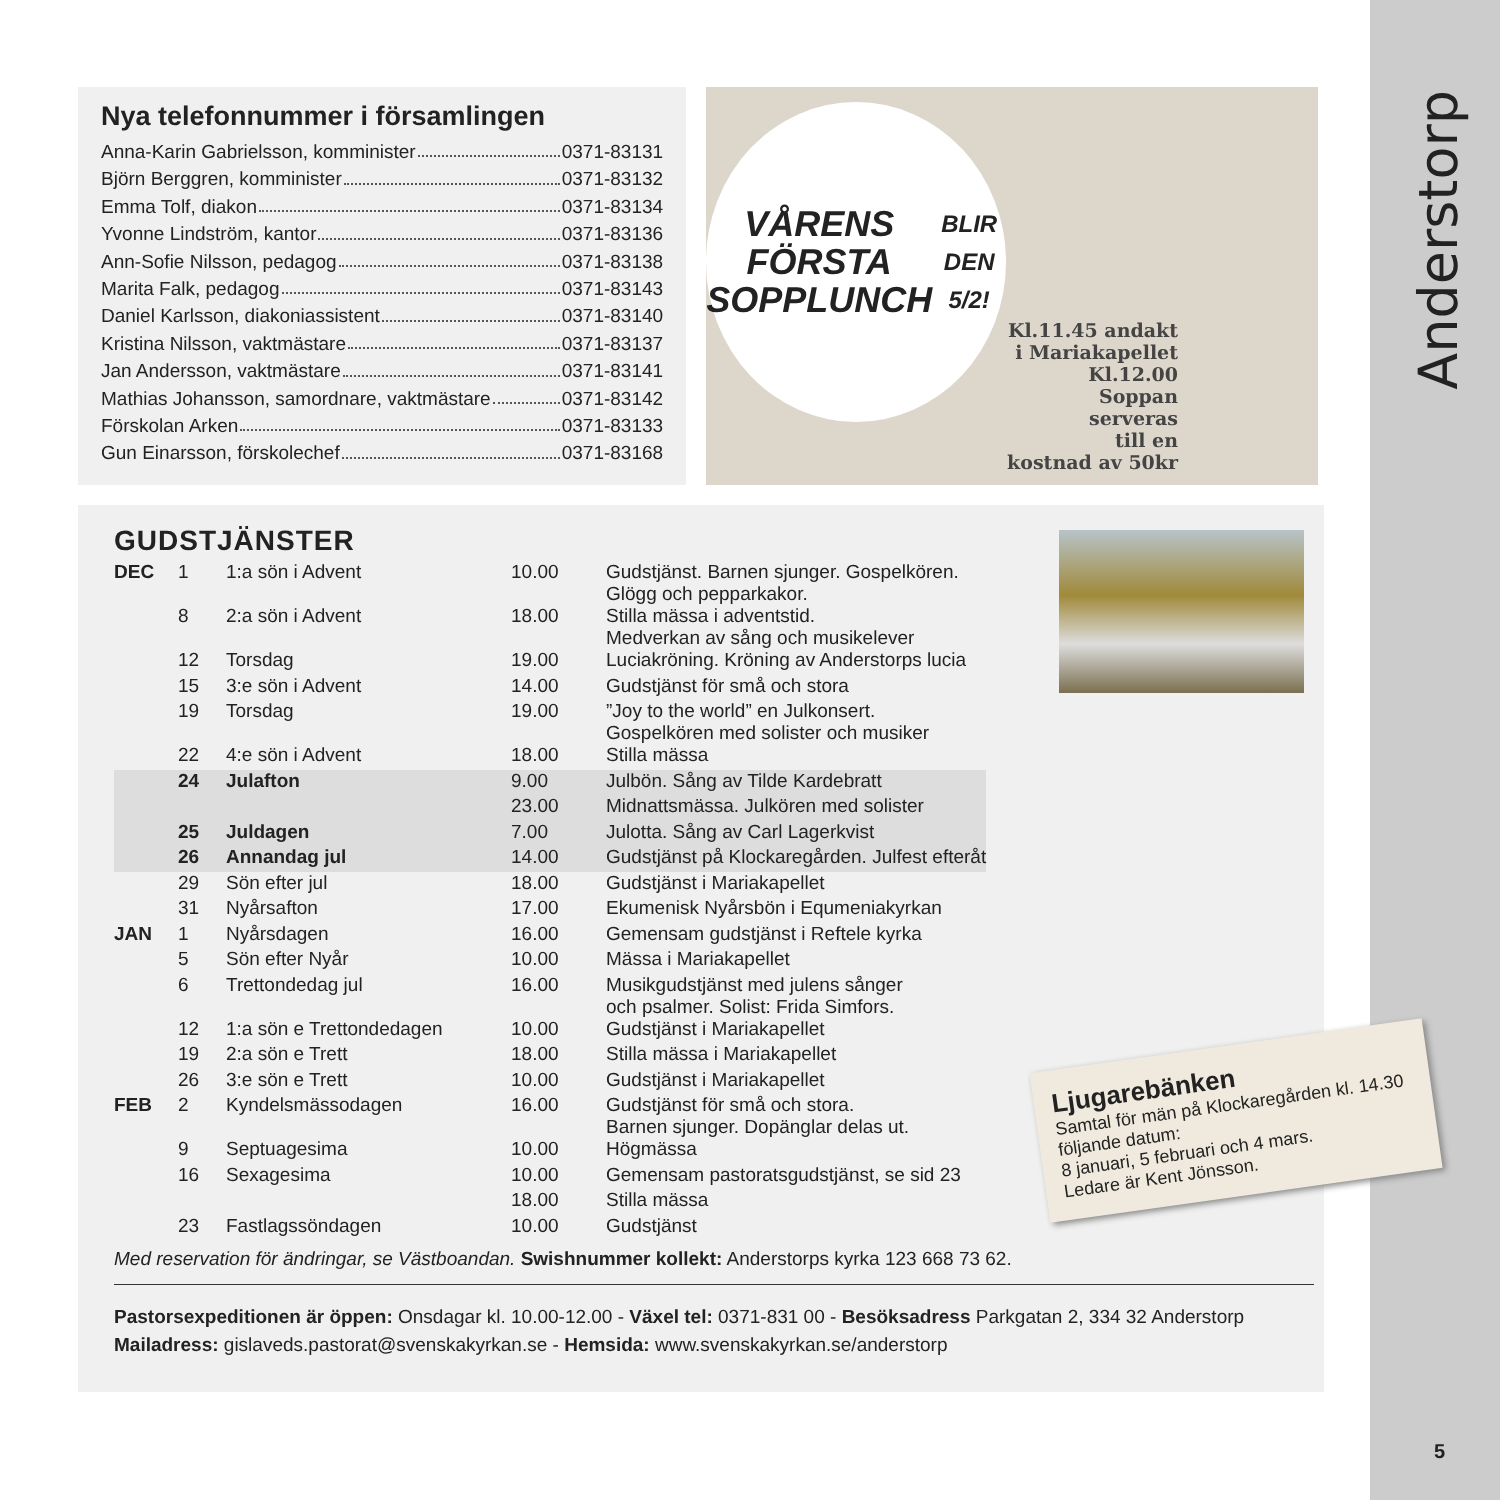Anderstorp
Nya telefonnummer i församlingen
Anna-Karin Gabrielsson, komminister 0371-83131
Björn Berggren, komminister 0371-83132
Emma Tolf, diakon 0371-83134
Yvonne Lindström, kantor 0371-83136
Ann-Sofie Nilsson, pedagog 0371-83138
Marita Falk, pedagog 0371-83143
Daniel Karlsson, diakoniassistent 0371-83140
Kristina Nilsson, vaktmästare 0371-83137
Jan Andersson, vaktmästare 0371-83141
Mathias Johansson, samordnare, vaktmästare 0371-83142
Förskolan Arken 0371-83133
Gun Einarsson, förskolechef 0371-83168
VÅRENS
FÖRSTA
SOPPLUNCH
BLIR DEN 5/2!
Kl.11.45 andakt
i Mariakapellet
Kl.12.00
Soppan
serveras
till en
kostnad av 50kr
Ljugarebänken
Samtal för män på Klockaregården kl. 14.30 följande datum:
8 januari, 5 februari och 4 mars.
Ledare är Kent Jönsson.
GUDSTJÄNSTER
| DEC | 1 | 1:a sön i Advent | 10.00 | Gudstjänst. Barnen sjunger. Gospelkören. Glögg och pepparkakor. |
| | 8 | 2:a sön i Advent | 18.00 | Stilla mässa i adventstid. Medverkan av sång och musikelever |
| | 12 | Torsdag | 19.00 | Luciakröning. Kröning av Anderstorps lucia |
| | 15 | 3:e sön i Advent | 14.00 | Gudstjänst för små och stora |
| | 19 | Torsdag | 19.00 | ”Joy to the world” en Julkonsert. Gospelkören med solister och musiker |
| | 22 | 4:e sön i Advent | 18.00 | Stilla mässa |
| | 24 | Julafton | 9.00 | Julbön. Sång av Tilde Kardebratt |
| | | | 23.00 | Midnattsmässa. Julkören med solister |
| | 25 | Juldagen | 7.00 | Julotta. Sång av Carl Lagerkvist |
| | 26 | Annandag jul | 14.00 | Gudstjänst på Klockaregården. Julfest efteråt |
| | 29 | Sön efter jul | 18.00 | Gudstjänst i Mariakapellet |
| | 31 | Nyårsafton | 17.00 | Ekumenisk Nyårsbön i Equmeniakyrkan |
| JAN | 1 | Nyårsdagen | 16.00 | Gemensam gudstjänst i Reftele kyrka |
| | 5 | Sön efter Nyår | 10.00 | Mässa i Mariakapellet |
| | 6 | Trettondedag jul | 16.00 | Musikgudstjänst med julens sånger och psalmer. Solist: Frida Simfors. |
| | 12 | 1:a sön e Trettondedagen | 10.00 | Gudstjänst i Mariakapellet |
| | 19 | 2:a sön e Trett | 18.00 | Stilla mässa i Mariakapellet |
| | 26 | 3:e sön e Trett | 10.00 | Gudstjänst i Mariakapellet |
| FEB | 2 | Kyndelsmässodagen | 16.00 | Gudstjänst för små och stora. Barnen sjunger. Dopänglar delas ut. |
| | 9 | Septuagesima | 10.00 | Högmässa |
| | 16 | Sexagesima | 10.00 | Gemensam pastoratsgudstjänst, se sid 23 |
| | | | 18.00 | Stilla mässa |
| | 23 | Fastlagssöndagen | 10.00 | Gudstjänst |
Med reservation för ändringar, se Västboandan. Swishnummer kollekt: Anderstorps kyrka 123 668 73 62.
Pastorsexpeditionen är öppen: Onsdagar kl. 10.00-12.00 - Växel tel: 0371-831 00 - Besöksadress Parkgatan 2, 334 32 Anderstorp
Mailadress: gislaveds.pastorat@svenskakyrkan.se - Hemsida: www.svenskakyrkan.se/anderstorp
5